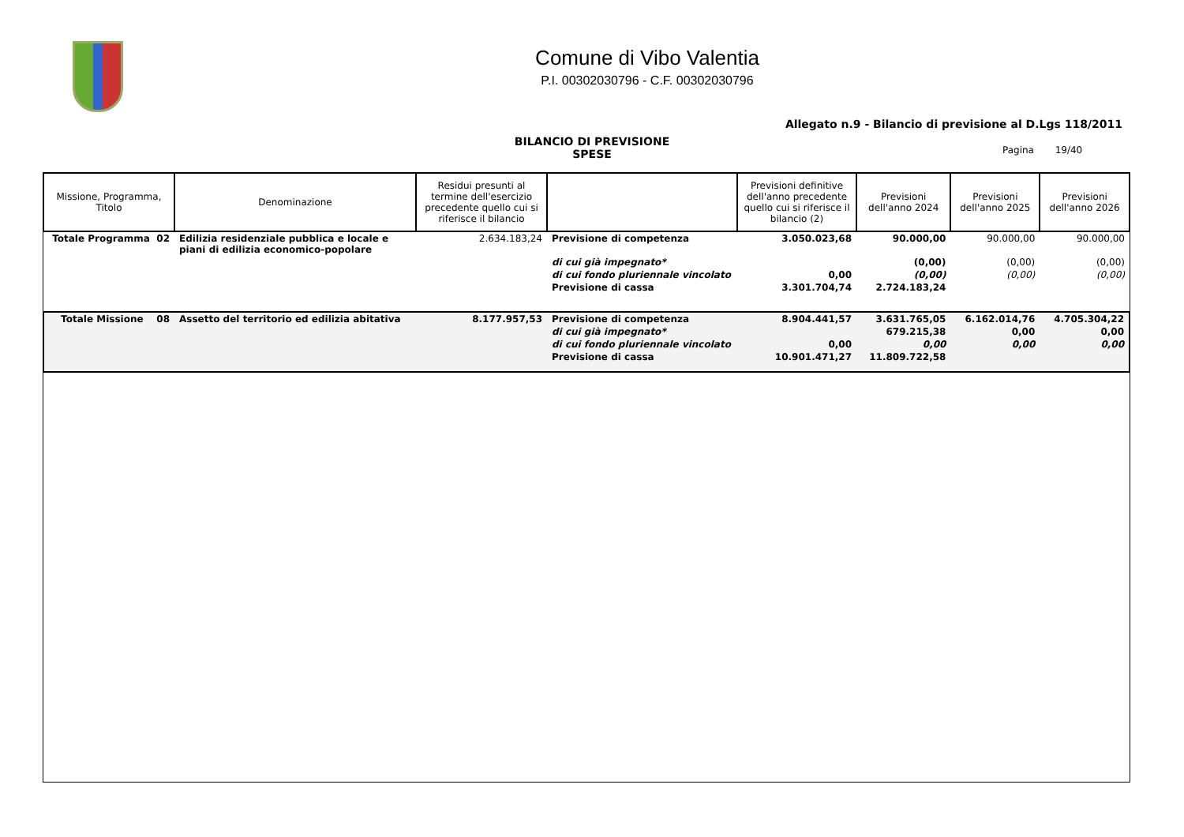Comune di Vibo Valentia
P.I. 00302030796 - C.F. 00302030796
Allegato n.9 - Bilancio di previsione al D.Lgs 118/2011
BILANCIO DI PREVISIONE
SPESE
Pagina 19/40
| Missione, Programma, Titolo | Denominazione | Residui presunti al termine dell'esercizio precedente quello cui si riferisce il bilancio | | Previsioni definitive dell'anno precedente quello cui si riferisce il bilancio (2) | Previsioni dell'anno 2024 | Previsioni dell'anno 2025 | Previsioni dell'anno 2026 |
| --- | --- | --- | --- | --- | --- | --- | --- |
| Totale Programma 02 | Edilizia residenziale pubblica e locale e piani di edilizia economico-popolare | 2.634.183,24 | Previsione di competenza | 3.050.023,68 | 90.000,00 | 90.000,00 | 90.000,00 |
| | | | di cui già impegnato* | | (0,00) | (0,00) | (0,00) |
| | | | di cui fondo pluriennale vincolato | 0,00 | (0,00) | (0,00) | (0,00) |
| | | | Previsione di cassa | 3.301.704,74 | 2.724.183,24 | | |
| Totale Missione 08 | Assetto del territorio ed edilizia abitativa | 8.177.957,53 | Previsione di competenza | 8.904.441,57 | 3.631.765,05 | 6.162.014,76 | 4.705.304,22 |
| | | | di cui già impegnato* | | 679.215,38 | 0,00 | 0,00 |
| | | | di cui fondo pluriennale vincolato | 0,00 | 0,00 | 0,00 | 0,00 |
| | | | Previsione di cassa | 10.901.471,27 | 11.809.722,58 | | |